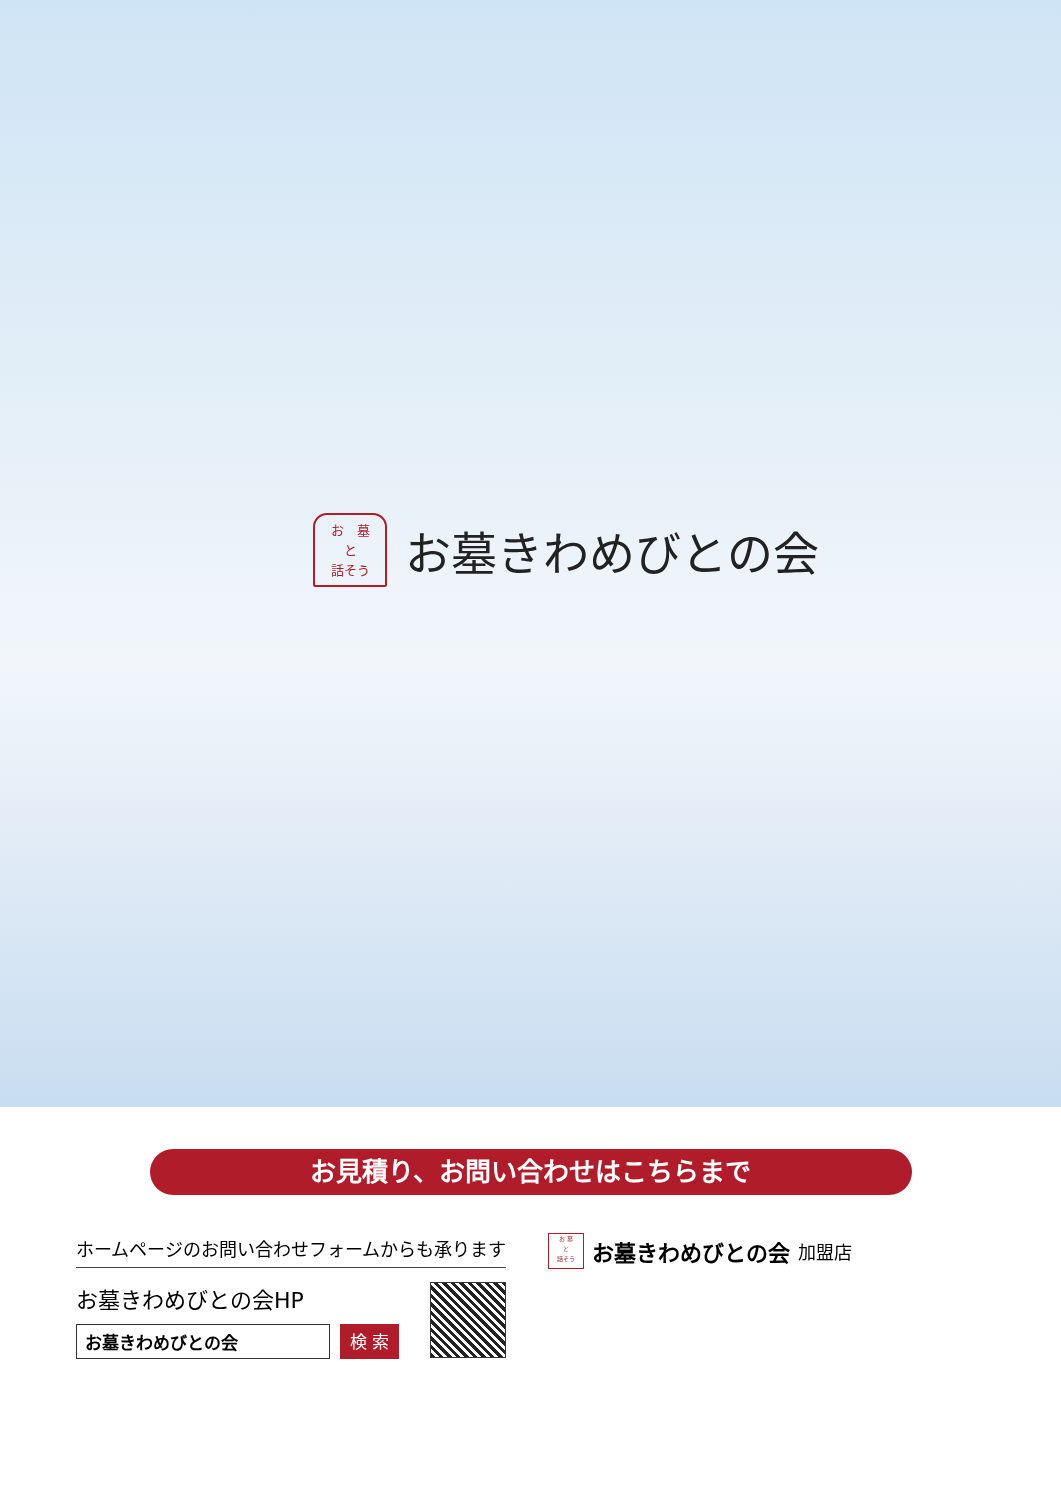お　墓
と
話そう
お墓きわめびとの会
お見積り、お問い合わせはこちらまで
ホームページのお問い合わせフォームからも承ります
お墓きわめびとの会HP
お墓きわめびとの会 検 索
お 墓
と
話そう
お墓きわめびとの会 加盟店